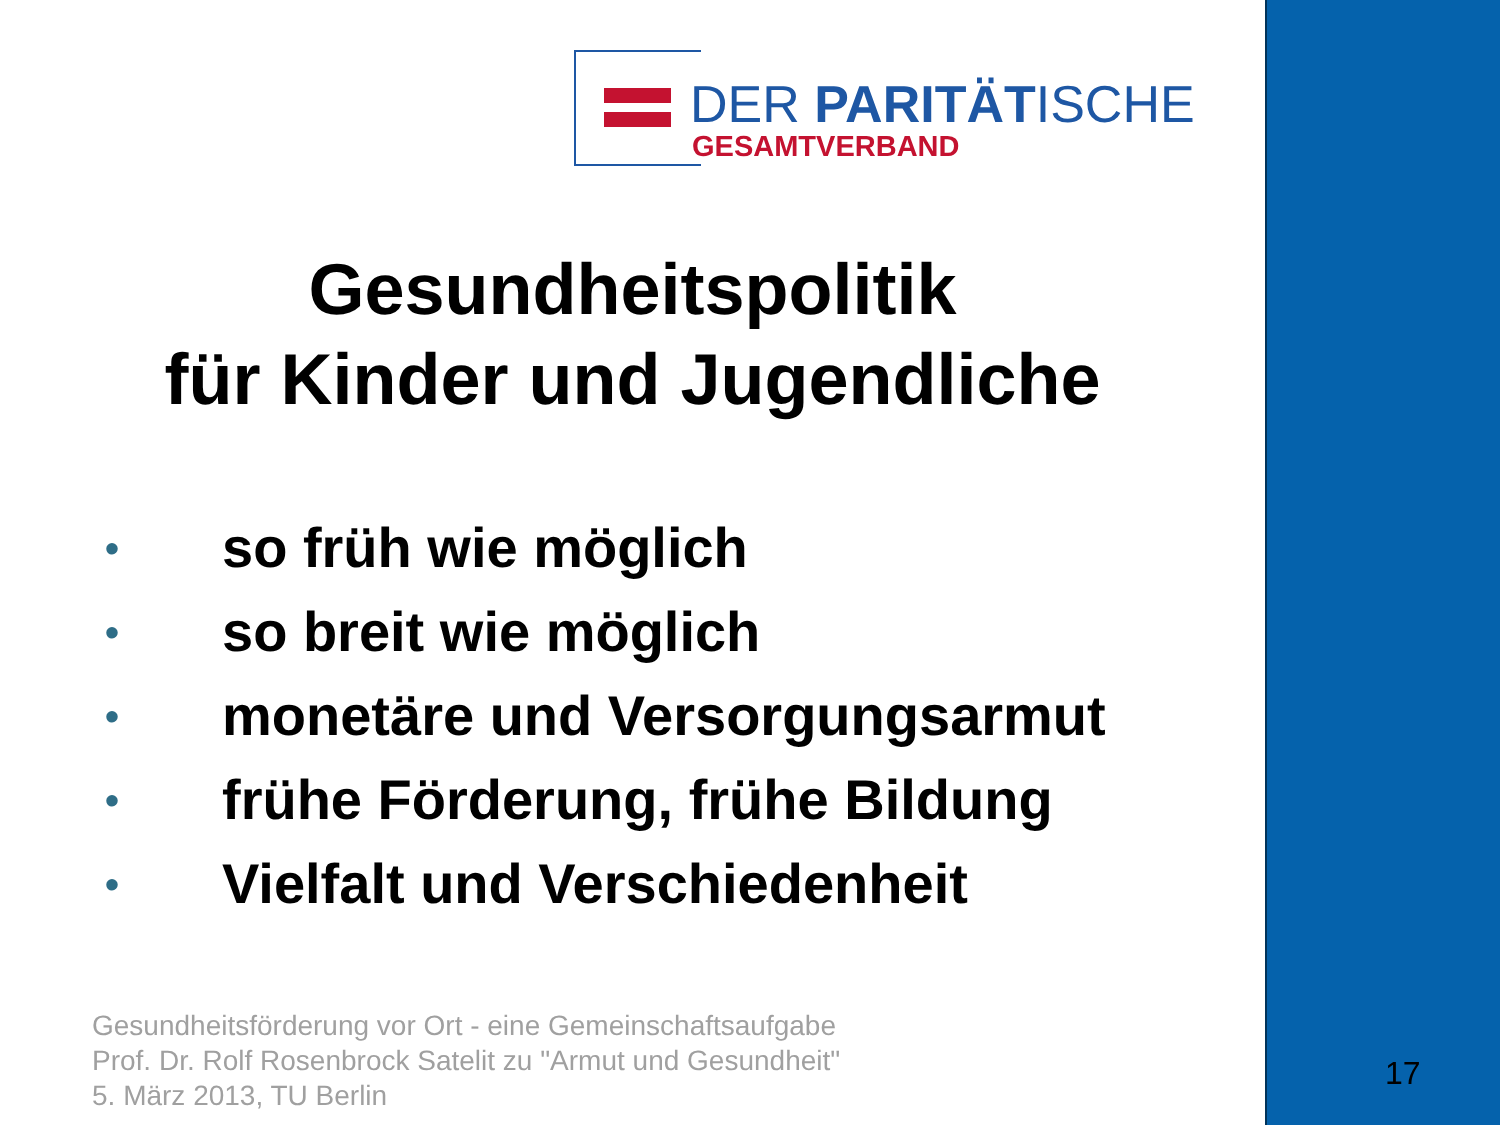DER PARITÄTISCHE
GESAMTVERBAND
Gesundheitspolitik
für Kinder und Jugendliche
• so früh wie möglich
• so breit wie möglich
• monetäre und Versorgungsarmut
• frühe Förderung, frühe Bildung
• Vielfalt und Verschiedenheit
Gesundheitsförderung vor Ort - eine Gemeinschaftsaufgabe
Prof. Dr. Rolf Rosenbrock Satelit zu "Armut und Gesundheit"
5. März 2013, TU Berlin
17